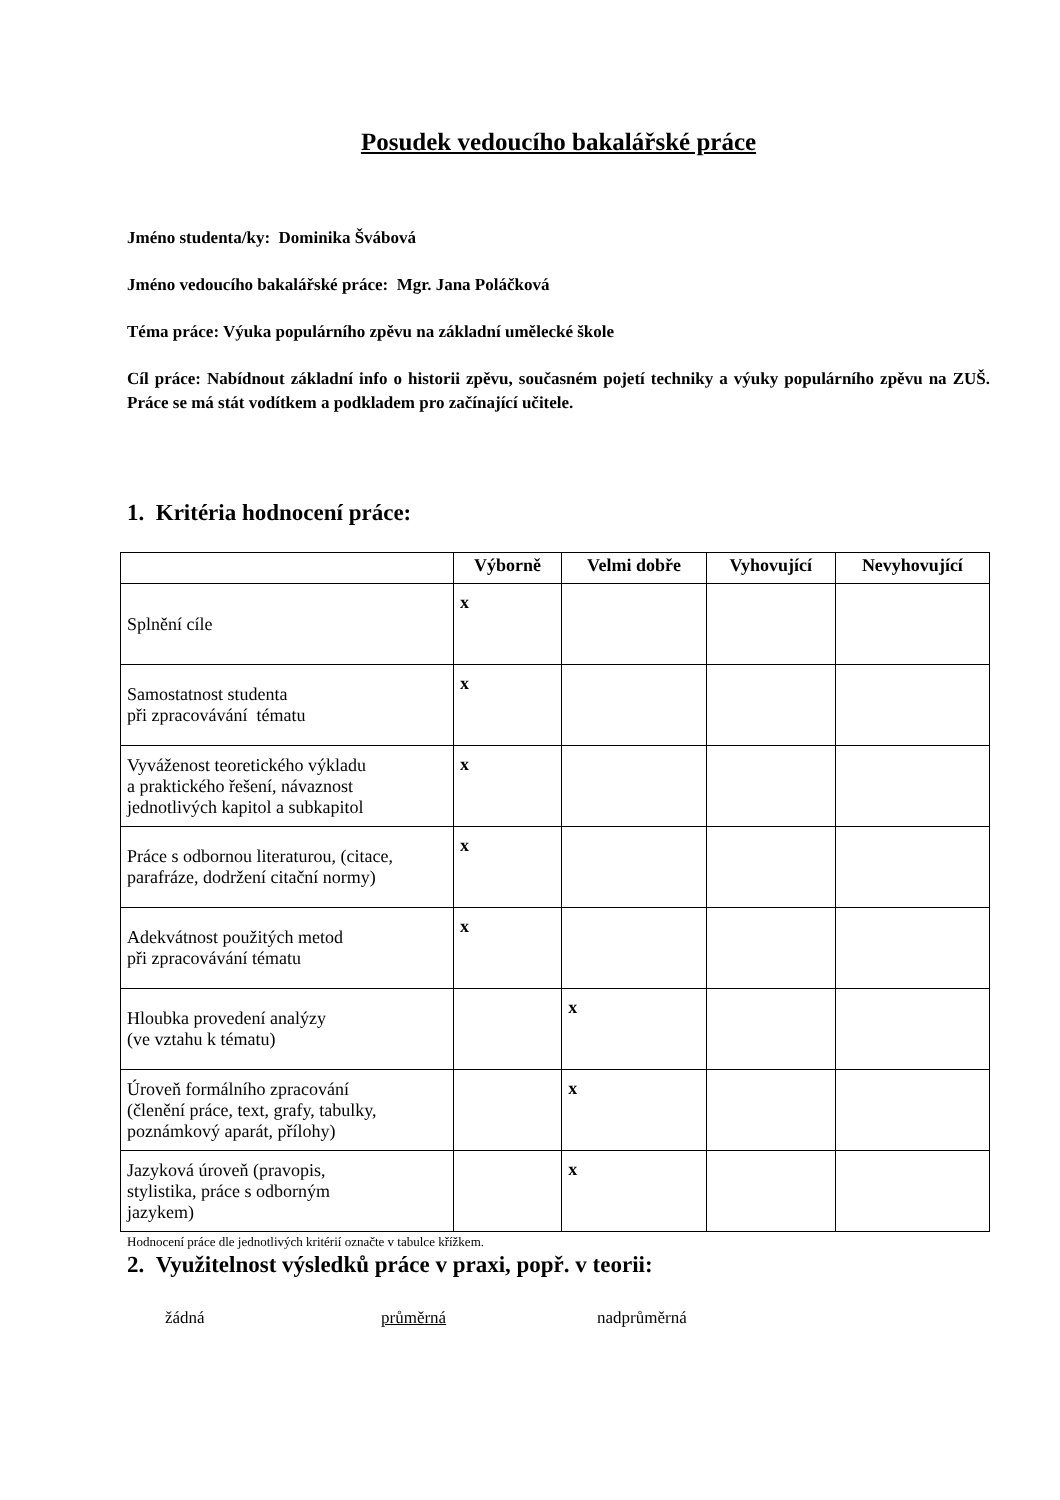Posudek vedoucího bakalářské práce
Jméno studenta/ky: Dominika Švábová
Jméno vedoucího bakalářské práce: Mgr. Jana Poláčková
Téma práce: Výuka populárního zpěvu na základní umělecké škole
Cíl práce: Nabídnout základní info o historii zpěvu, současném pojetí techniky a výuky populárního zpěvu na ZUŠ. Práce se má stát vodítkem a podkladem pro začínající učitele.
1. Kritéria hodnocení práce:
| | Výborně | Velmi dobře | Vyhovující | Nevyhovující |
| --- | --- | --- | --- | --- |
| Splnění cíle | x | | | |
| Samostatnost studenta při zpracovávání tématu | x | | | |
| Vyváženost teoretického výkladu a praktického řešení, návaznost jednotlivých kapitol a subkapitol | x | | | |
| Práce s odbornou literaturou, (citace, parafráze, dodržení citační normy) | x | | | |
| Adekvátnost použitých metod při zpracovávání tématu | x | | | |
| Hloubka provedení analýzy (ve vztahu k tématu) | | x | | |
| Úroveň formálního zpracování (členění práce, text, grafy, tabulky, poznámkový aparát, přílohy) | | x | | |
| Jazyková úroveň (pravopis, stylistika, práce s odborným jazykem) | | x | | |
Hodnocení práce dle jednotlivých kritérií označte v tabulce křížkem.
2. Využitelnost výsledků práce v praxi, popř. v teorii:
žádná průměrná nadprůměrná